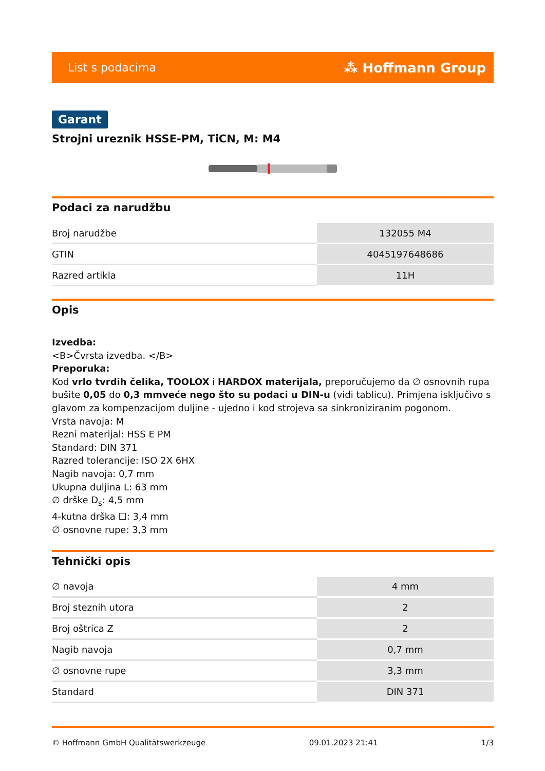List s podacima ⁂ Hoffmann Group
Garant
Strojni ureznik HSSE-PM, TiCN, M: M4
Podaci za narudžbu
| Broj narudžbe | 132055 M4 |
| GTIN | 4045197648686 |
| Razred artikla | 11H |
Opis
Izvedba:
<B>Čvrsta izvedba. </B>
Preporuka:
Kod vrlo tvrdih čelika, TOOLOX i HARDOX materijala, preporučujemo da ∅ osnovnih rupa bušite 0,05 do 0,3 mmveće nego što su podaci u DIN-u (vidi tablicu). Primjena isključivo s glavom za kompenzacijom duljine - ujedno i kod strojeva sa sinkroniziranim pogonom.
Vrsta navoja: M
Rezni materijal: HSS E PM
Standard: DIN 371
Razred tolerancije: ISO 2X 6HX
Nagib navoja: 0,7 mm
Ukupna duljina L: 63 mm
∅ drške D<sub>s</sub>: 4,5 mm
4-kutna drška ☐: 3,4 mm
∅ osnovne rupe: 3,3 mm
Tehnički opis
| ∅ navoja | 4 mm |
| Broj steznih utora | 2 |
| Broj oštrica Z | 2 |
| Nagib navoja | 0,7 mm |
| ∅ osnovne rupe | 3,3 mm |
| Standard | DIN 371 |
© Hoffmann GmbH Qualitätswerkzeuge 09.01.2023 21:41 1/3